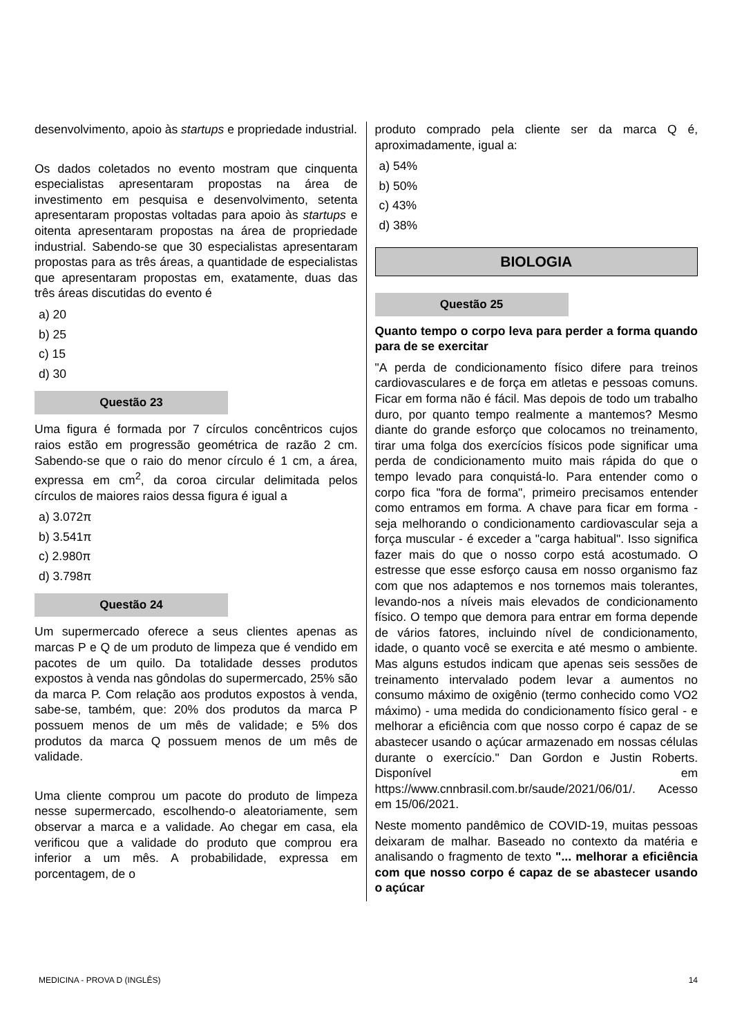desenvolvimento, apoio às startups e propriedade industrial.
Os dados coletados no evento mostram que cinquenta especialistas apresentaram propostas na área de investimento em pesquisa e desenvolvimento, setenta apresentaram propostas voltadas para apoio às startups e oitenta apresentaram propostas na área de propriedade industrial. Sabendo-se que 30 especialistas apresentaram propostas para as três áreas, a quantidade de especialistas que apresentaram propostas em, exatamente, duas das três áreas discutidas do evento é
a) 20
b) 25
c) 15
d) 30
Questão 23
Uma figura é formada por 7 círculos concêntricos cujos raios estão em progressão geométrica de razão 2 cm. Sabendo-se que o raio do menor círculo é 1 cm, a área, expressa em cm<sup>2</sup>, da coroa circular delimitada pelos círculos de maiores raios dessa figura é igual a
a) 3.072π
b) 3.541π
c) 2.980π
d) 3.798π
Questão 24
Um supermercado oferece a seus clientes apenas as marcas P e Q de um produto de limpeza que é vendido em pacotes de um quilo. Da totalidade desses produtos expostos à venda nas gôndolas do supermercado, 25% são da marca P. Com relação aos produtos expostos à venda, sabe-se, também, que: 20% dos produtos da marca P possuem menos de um mês de validade; e 5% dos produtos da marca Q possuem menos de um mês de validade.
Uma cliente comprou um pacote do produto de limpeza nesse supermercado, escolhendo-o aleatoriamente, sem observar a marca e a validade. Ao chegar em casa, ela verificou que a validade do produto que comprou era inferior a um mês. A probabilidade, expressa em porcentagem, de o
produto comprado pela cliente ser da marca Q é, aproximadamente, igual a:
a) 54%
b) 50%
c) 43%
d) 38%
BIOLOGIA
Questão 25
Quanto tempo o corpo leva para perder a forma quando para de se exercitar
"A perda de condicionamento físico difere para treinos cardiovasculares e de força em atletas e pessoas comuns. Ficar em forma não é fácil. Mas depois de todo um trabalho duro, por quanto tempo realmente a mantemos? Mesmo diante do grande esforço que colocamos no treinamento, tirar uma folga dos exercícios físicos pode significar uma perda de condicionamento muito mais rápida do que o tempo levado para conquistá-lo. Para entender como o corpo fica "fora de forma", primeiro precisamos entender como entramos em forma. A chave para ficar em forma - seja melhorando o condicionamento cardiovascular seja a força muscular - é exceder a "carga habitual". Isso significa fazer mais do que o nosso corpo está acostumado. O estresse que esse esforço causa em nosso organismo faz com que nos adaptemos e nos tornemos mais tolerantes, levando-nos a níveis mais elevados de condicionamento físico. O tempo que demora para entrar em forma depende de vários fatores, incluindo nível de condicionamento, idade, o quanto você se exercita e até mesmo o ambiente. Mas alguns estudos indicam que apenas seis sessões de treinamento intervalado podem levar a aumentos no consumo máximo de oxigênio (termo conhecido como VO2 máximo) - uma medida do condicionamento físico geral - e melhorar a eficiência com que nosso corpo é capaz de se abastecer usando o açúcar armazenado em nossas células durante o exercício." Dan Gordon e Justin Roberts. Disponível em https://www.cnnbrasil.com.br/saude/2021/06/01/. Acesso em 15/06/2021.
Neste momento pandêmico de COVID-19, muitas pessoas deixaram de malhar. Baseado no contexto da matéria e analisando o fragmento de texto "... melhorar a eficiência com que nosso corpo é capaz de se abastecer usando o açúcar
MEDICINA - PROVA D (INGLÊS) 14